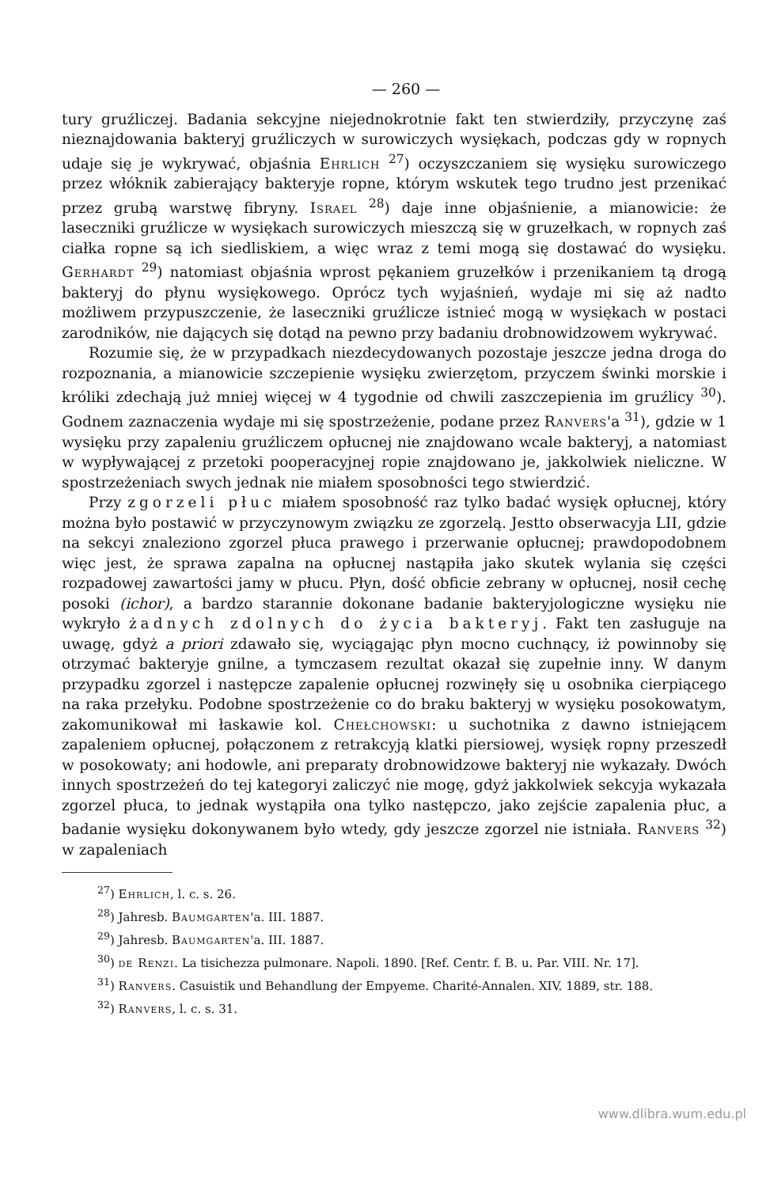— 260 —
tury gruźliczej. Badania sekcyjne niejednokrotnie fakt ten stwierdziły, przyczynę zaś nieznajdowania bakteryj gruźliczych w surowiczych wysiękach, podczas gdy w ropnych udaje się je wykrywać, objaśnia Ehrlich <sup>27</sup>) oczyszczaniem się wysięku surowiczego przez włóknik zabierający bakteryje ropne, którym wskutek tego trudno jest przenikać przez grubą warstwę fibryny. Israel <sup>28</sup>) daje inne objaśnienie, a mianowicie: że laseczniki gruźlicze w wysiękach surowiczych mieszczą się w gruzełkach, w ropnych zaś ciałka ropne są ich siedliskiem, a więc wraz z temi mogą się dostawać do wysięku. Gerhardt <sup>29</sup>) natomiast objaśnia wprost pękaniem gruzełków i przenikaniem tą drogą bakteryj do płynu wysiękowego. Oprócz tych wyjaśnień, wydaje mi się aż nadto możliwem przypuszczenie, że laseczniki gruźlicze istnieć mogą w wysiękach w postaci zarodników, nie dających się dotąd na pewno przy badaniu drobnowidzowem wykrywać.
Rozumie się, że w przypadkach niezdecydowanych pozostaje jeszcze jedna droga do rozpoznania, a mianowicie szczepienie wysięku zwierzętom, przyczem świnki morskie i króliki zdechają już mniej więcej w 4 tygodnie od chwili zaszczepienia im gruźlicy <sup>30</sup>). Godnem zaznaczenia wydaje mi się spostrzeżenie, podane przez Ranvers'a <sup>31</sup>), gdzie w 1 wysięku przy zapaleniu gruźliczem opłucnej nie znajdowano wcale bakteryj, a natomiast w wypływającej z przetoki pooperacyjnej ropie znajdowano je, jakkolwiek nieliczne. W spostrzeżeniach swych jednak nie miałem sposobności tego stwierdzić.
Przy zgorzeli płuc miałem sposobność raz tylko badać wysięk opłucnej, który można było postawić w przyczynowym związku ze zgorzelą. Jestto obserwacyja LII, gdzie na sekcyi znaleziono zgorzel płuca prawego i przerwanie opłucnej; prawdopodobnem więc jest, że sprawa zapalna na opłucnej nastąpiła jako skutek wylania się części rozpadowej zawartości jamy w płucu. Płyn, dość obficie zebrany w opłucnej, nosił cechę posoki (ichor), a bardzo starannie dokonane badanie bakteryjologiczne wysięku nie wykryło żadnych zdolnych do życia bakteryj. Fakt ten zasługuje na uwagę, gdyż a priori zdawało się, wyciągając płyn mocno cuchnący, iż powinnoby się otrzymać bakteryje gnilne, a tymczasem rezultat okazał się zupełnie inny. W danym przypadku zgorzel i następcze zapalenie opłucnej rozwinęły się u osobnika cierpiącego na raka przełyku. Podobne spostrzeżenie co do braku bakteryj w wysięku posokowatym, zakomunikował mi łaskawie kol. Chełchowski: u suchotnika z dawno istniejącem zapaleniem opłucnej, połączonem z retrakcyją klatki piersiowej, wysięk ropny przeszedł w posokowaty; ani hodowle, ani preparaty drobnowidzowe bakteryj nie wykazały. Dwóch innych spostrzeżeń do tej kategoryi zaliczyć nie mogę, gdyż jakkolwiek sekcyja wykazała zgorzel płuca, to jednak wystąpiła ona tylko następczo, jako zejście zapalenia płuc, a badanie wysięku dokonywanem było wtedy, gdy jeszcze zgorzel nie istniała. Ranvers <sup>32</sup>) w zapaleniach
<sup>27</sup>) Ehrlich, l. c. s. 26.
<sup>28</sup>) Jahresb. Baumgarten'a. III. 1887.
<sup>29</sup>) Jahresb. Baumgarten'a. III. 1887.
<sup>30</sup>) de Renzi. La tisichezza pulmonare. Napoli. 1890. [Ref. Centr. f. B. u. Par. VIII. Nr. 17].
<sup>31</sup>) Ranvers. Casuistik und Behandlung der Empyeme. Charité-Annalen. XIV. 1889, str. 188.
<sup>32</sup>) Ranvers, l. c. s. 31.
www.dlibra.wum.edu.pl